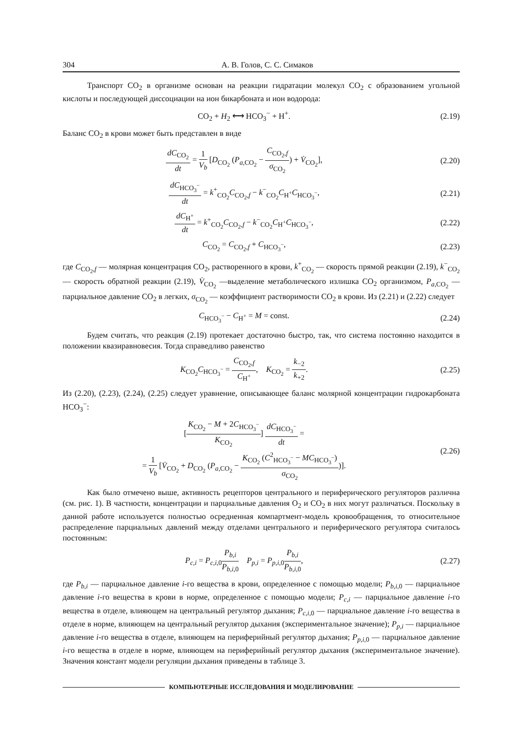304 А. В. Голов, С. С. Симаков
Транспорт CO<sub>2</sub> в организме основан на реакции гидратации молекул CO<sub>2</sub> с образованием угольной кислоты и последующей диссоциации на ион бикарбоната и ион водорода:
CO<sub>2</sub> + H<sub>2</sub> ⟷ HCO<sub>3</sub><sup>−</sup> + H<sup>+</sup>. (2.19)
Баланс CO<sub>2</sub> в крови может быть представлен в виде
dC<sub>CO<sub>2</sub></sub> dt = 1 V<sub>b</sub> [D<sub>CO<sub>2</sub></sub> (P<sub>a,CO<sub>2</sub></sub> − C<sub>CO<sub>2</sub>,f</sub> σ<sub>CO<sub>2</sub></sub>) + V̇<sub>CO<sub>2</sub></sub>], (2.20)
dC<sub>HCO<sub>3</sub><sup>−</sup></sub> dt = k<sup>+</sup><sub>CO<sub>2</sub></sub>C<sub>CO<sub>2</sub>,f</sub> − k<sup>−</sup><sub>CO<sub>2</sub></sub>C<sub>H<sup>+</sup></sub>C<sub>HCO<sub>3</sub><sup>−</sup></sub>, (2.21)
dC<sub>H<sup>+</sup></sub> dt = k<sup>+</sup><sub>CO<sub>2</sub></sub>C<sub>CO<sub>2</sub>,f</sub> − k<sup>−</sup><sub>CO<sub>2</sub></sub>C<sub>H<sup>+</sup></sub>C<sub>HCO<sub>3</sub><sup>−</sup></sub>, (2.22)
C<sub>CO<sub>2</sub></sub> = C<sub>CO<sub>2</sub>,f</sub> + C<sub>HCO<sub>3</sub><sup>−</sup></sub>, (2.23)
где C<sub>CO<sub>2</sub>,f</sub> — молярная концентрация CO<sub>2</sub>, растворенного в крови, k<sup>+</sup><sub>CO<sub>2</sub></sub> — скорость прямой реакции (2.19), k<sup>−</sup><sub>CO<sub>2</sub></sub> — скорость обратной реакции (2.19), V̇<sub>CO<sub>2</sub></sub> —выделение метаболического излишка CO<sub>2</sub> организмом, P<sub>a,CO<sub>2</sub></sub> — парциальное давление CO<sub>2</sub> в легких, σ<sub>CO<sub>2</sub></sub> — коэффициент растворимости CO<sub>2</sub> в крови. Из (2.21) и (2.22) следует
C<sub>HCO<sub>3</sub><sup>−</sup></sub> − C<sub>H<sup>+</sup></sub> = M = const. (2.24)
Будем считать, что реакция (2.19) протекает достаточно быстро, так, что система постоянно находится в положении квазиравновесия. Тогда справедливо равенство
K<sub>CO<sub>2</sub></sub>C<sub>HCO<sub>3</sub><sup>−</sup></sub> = C<sub>CO<sub>2</sub>,f</sub> C<sub>H<sup>+</sup></sub>, K<sub>CO<sub>2</sub></sub> = k<sub>−2</sub> k<sub>+2</sub>. (2.25)
Из (2.20), (2.23), (2.24), (2.25) следует уравнение, описывающее баланс молярной концентрации гидрокарбоната HCO<sub>3</sub><sup>−</sup>:
[K<sub>CO<sub>2</sub></sub> − M + 2C<sub>HCO<sub>3</sub><sup>−</sup></sub> K<sub>CO<sub>2</sub></sub>] dC<sub>HCO<sub>3</sub><sup>−</sup></sub> dt =
= 1 V<sub>b</sub> [V̇<sub>CO<sub>2</sub></sub> + D<sub>CO<sub>2</sub></sub> (P<sub>a,CO<sub>2</sub></sub> − K<sub>CO<sub>2</sub></sub> (C<sup>2</sup><sub>HCO<sub>3</sub><sup>−</sup></sub> − MC<sub>HCO<sub>3</sub><sup>−</sup></sub>) σ<sub>CO<sub>2</sub></sub>)]. (2.26)
Как было отмечено выше, активность рецепторов центрального и периферического регуляторов различна (см. рис. 1). В частности, концентрации и парциальные давления O<sub>2</sub> и CO<sub>2</sub> в них могут различаться. Поскольку в данной работе используется полностью осредненная компартмент-модель кровообращения, то относительное распределение парциальных давлений между отделами центрального и периферического регулятора считалось постоянным:
P<sub>c,i</sub> = P<sub>c,i,0</sub>P<sub>b,i</sub> P<sub>b,i,0</sub> P<sub>p,i</sub> = P<sub>p,i,0</sub>P<sub>b,i</sub> P<sub>b,i,0</sub>, (2.27)
где P<sub>b,i</sub> — парциальное давление i-го вещества в крови, определенное с помощью модели; P<sub>b,i,0</sub> — парциальное давление i-го вещества в крови в норме, определенное с помощью модели; P<sub>c,i</sub> — парциальное давление i-го вещества в отделе, влияющем на центральный регулятор дыхания; P<sub>c,i,0</sub> — парциальное давление i-го вещества в отделе в норме, влияющем на центральный регулятор дыхания (экспериментальное значение); P<sub>p,i</sub> — парциальное давление i-го вещества в отделе, влияющем на периферийный регулятор дыхания; P<sub>p,i,0</sub> — парциальное давление i-го вещества в отделе в норме, влияющем на периферийный регулятор дыхания (экспериментальное значение). Значения констант модели регуляции дыхания приведены в таблице 3.
КОМПЬЮТЕРНЫЕ ИССЛЕДОВАНИЯ И МОДЕЛИРОВАНИЕ